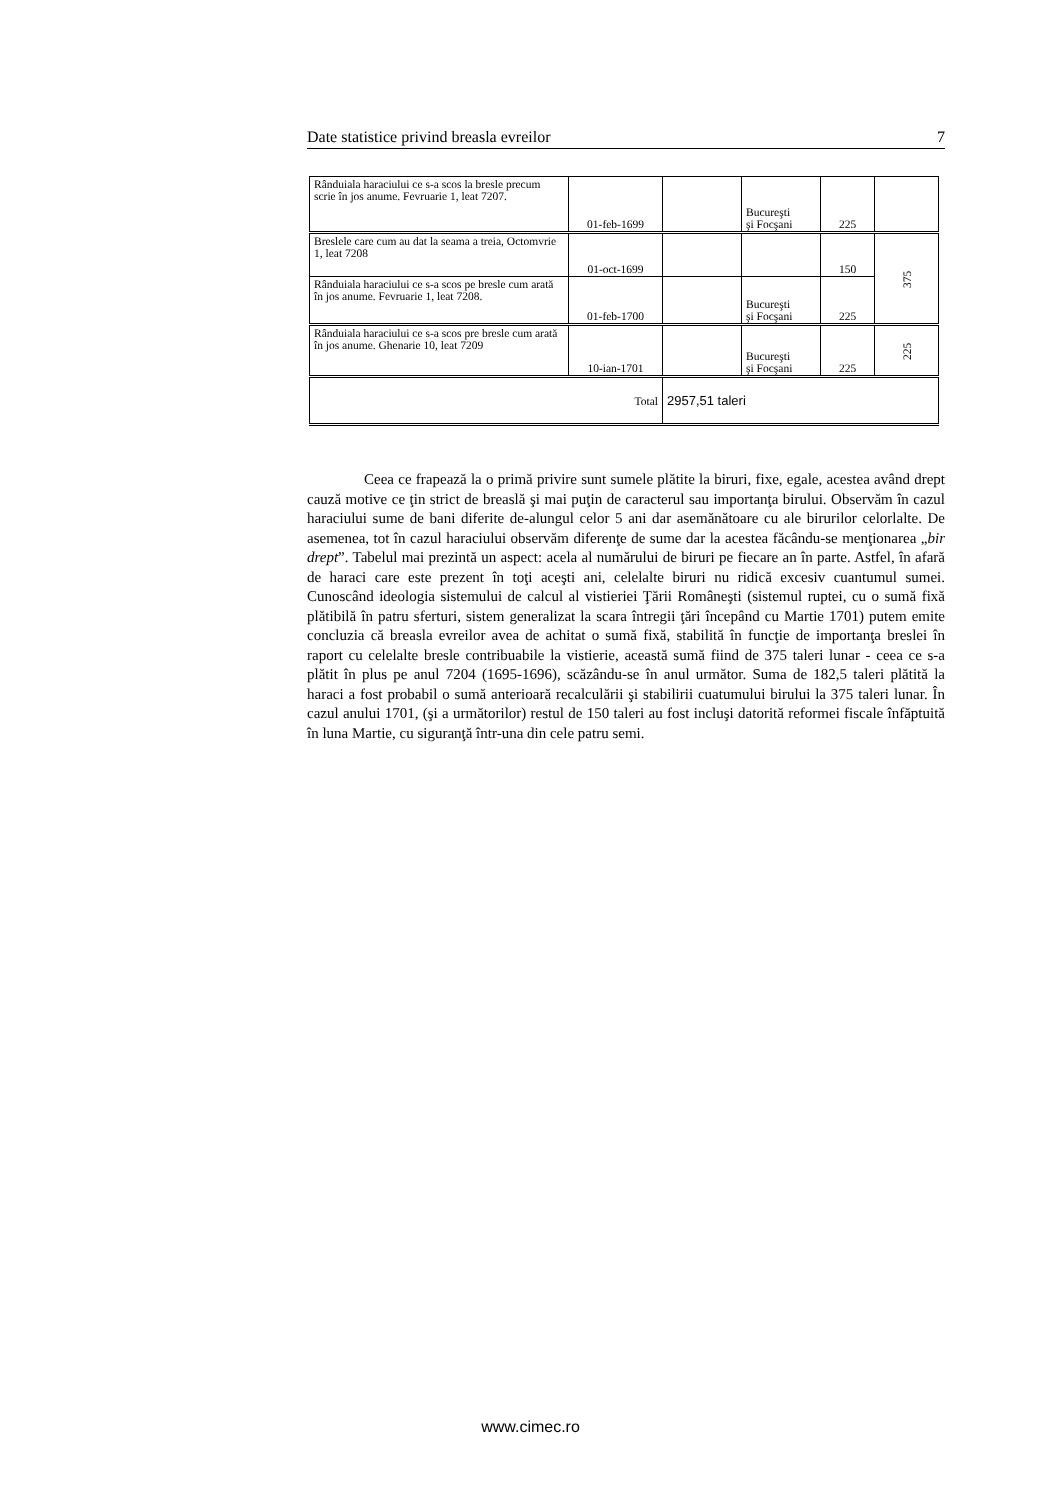Date statistice privind breasla evreilor 7
| Rânduiala haraciului ce s-a scos la bresle precum scrie în jos anume. Fevruarie 1, leat 7207. | 01-feb-1699 | | Bucureşti şi Focşani | 225 | |
| Breslele care cum au dat la seama a treia, Octomvrie 1, leat 7208 | 01-oct-1699 | | | 150 | 375 |
| Rânduiala haraciului ce s-a scos pe bresle cum arată în jos anume. Fevruarie 1, leat 7208. | 01-feb-1700 | | Bucureşti şi Focşani | 225 | |
| Rânduiala haraciului ce s-a scos pre bresle cum arată în jos anume. Ghenarie 10, leat 7209 | 10-ian-1701 | | Bucureşti şi Focşani | 225 | 225 |
| Total | | 2957,51 taleri | | | |
Ceea ce frapează la o primă privire sunt sumele plătite la biruri, fixe, egale, acestea având drept cauză motive ce ţin strict de breaslă şi mai puţin de caracterul sau importanţa birului. Observăm în cazul haraciului sume de bani diferite de-alungul celor 5 ani dar asemănătoare cu ale birurilor celorlalte. De asemenea, tot în cazul haraciului observăm diferenţe de sume dar la acestea făcându-se menţionarea „bir drept”. Tabelul mai prezintă un aspect: acela al numărului de biruri pe fiecare an în parte. Astfel, în afară de haraci care este prezent în toţi aceşti ani, celelalte biruri nu ridică excesiv cuantumul sumei. Cunoscând ideologia sistemului de calcul al vistieriei Ţării Româneşti (sistemul ruptei, cu o sumă fixă plătibilă în patru sferturi, sistem generalizat la scara întregii ţări începând cu Martie 1701) putem emite concluzia că breasla evreilor avea de achitat o sumă fixă, stabilită în funcţie de importanţa breslei în raport cu celelalte bresle contribuabile la vistierie, această sumă fiind de 375 taleri lunar - ceea ce s-a plătit în plus pe anul 7204 (1695-1696), scăzându-se în anul următor. Suma de 182,5 taleri plătită la haraci a fost probabil o sumă anterioară recalculării şi stabilirii cuatumului birului la 375 taleri lunar. În cazul anului 1701, (şi a următorilor) restul de 150 taleri au fost incluşi datorită reformei fiscale înfăptuită în luna Martie, cu siguranţă într-una din cele patru semi.
www.cimec.ro